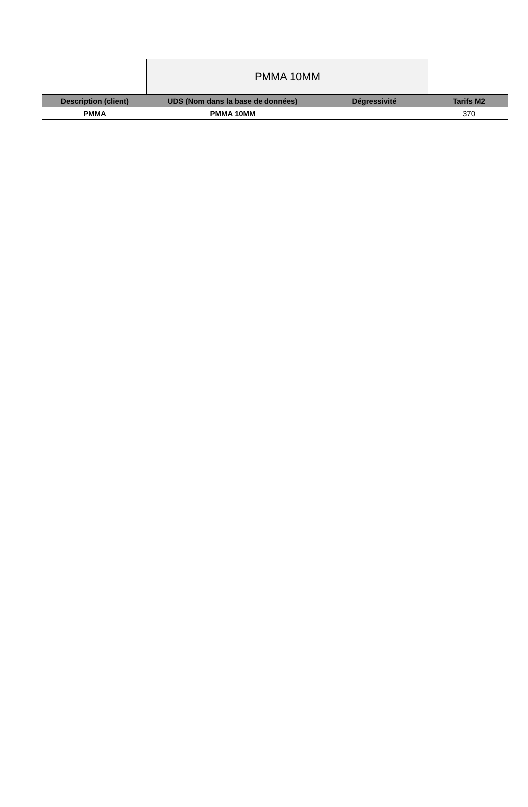PMMA 10MM
| Description (client) | UDS (Nom dans la base de données) | Dégressivité | Tarifs M2 |
| --- | --- | --- | --- |
| PMMA | PMMA 10MM | | 370 |